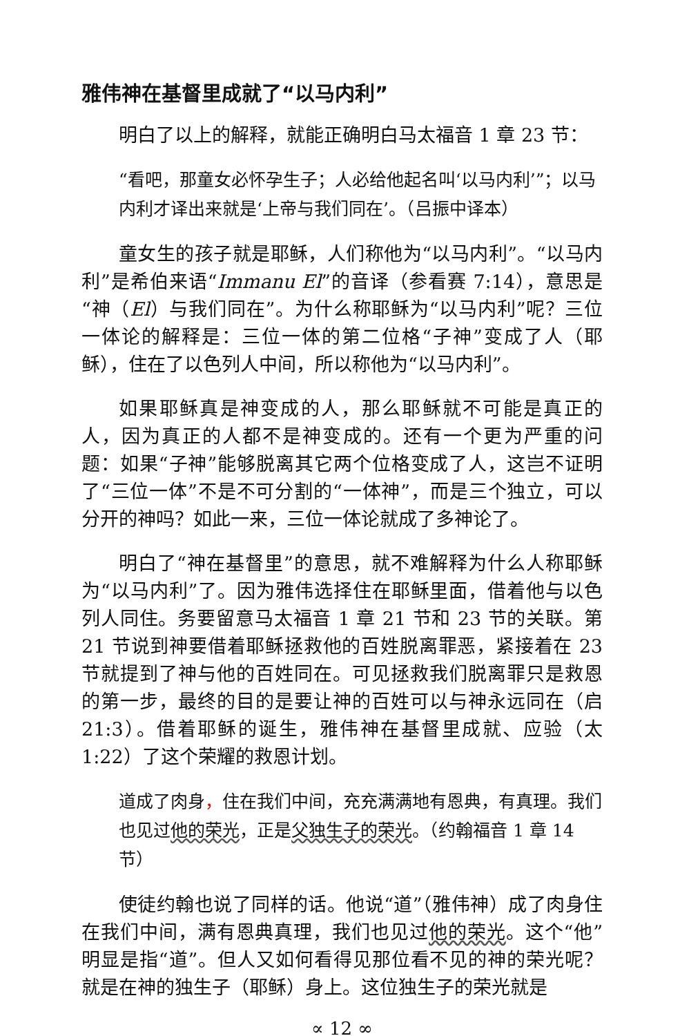雅伟神在基督里成就了“以马内利”
明白了以上的解释，就能正确明白马太福音 1 章 23 节：
“看吧，那童女必怀孕生子；人必给他起名叫‘以马内利’”；以马内利才译出来就是‘上帝与我们同在’。（吕振中译本）
童女生的孩子就是耶稣，人们称他为“以马内利”。“以马内利”是希伯来语“Immanu El”的音译（参看赛 7:14），意思是“神（El）与我们同在”。为什么称耶稣为“以马内利”呢？三位一体论的解释是：三位一体的第二位格“子神”变成了人（耶稣），住在了以色列人中间，所以称他为“以马内利”。
如果耶稣真是神变成的人，那么耶稣就不可能是真正的人，因为真正的人都不是神变成的。还有一个更为严重的问题：如果“子神”能够脱离其它两个位格变成了人，这岂不证明了“三位一体”不是不可分割的“一体神”，而是三个独立，可以分开的神吗？如此一来，三位一体论就成了多神论了。
明白了“神在基督里”的意思，就不难解释为什么人称耶稣为“以马内利”了。因为雅伟选择住在耶稣里面，借着他与以色列人同住。务要留意马太福音 1 章 21 节和 23 节的关联。第 21 节说到神要借着耶稣拯救他的百姓脱离罪恶，紧接着在 23 节就提到了神与他的百姓同在。可见拯救我们脱离罪只是救恩的第一步，最终的目的是要让神的百姓可以与神永远同在（启 21:3）。借着耶稣的诞生，雅伟神在基督里成就、应验（太 1:22）了这个荣耀的救恩计划。
道成了肉身，住在我们中间，充充满满地有恩典，有真理。我们也见过他的荣光，正是父独生子的荣光。（约翰福音 1 章 14 节）
使徒约翰也说了同样的话。他说“道”（雅伟神）成了肉身住在我们中间，满有恩典真理，我们也见过他的荣光。这个“他”明显是指“道”。但人又如何看得见那位看不见的神的荣光呢？就是在神的独生子（耶稣）身上。这位独生子的荣光就是
∝ 12 ∞